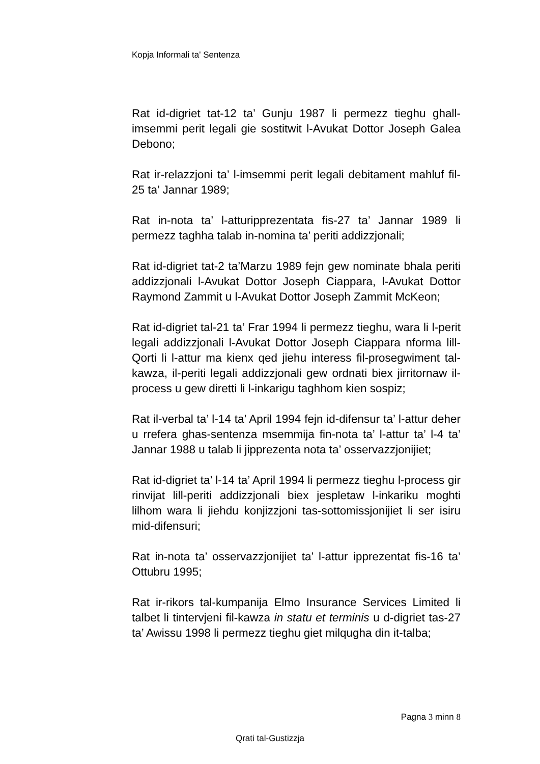Kopja Informali ta' Sentenza
Rat id-digriet tat-12 ta’ Gunju 1987 li permezz tieghu ghall-imsemmi perit legali gie sostitwit l-Avukat Dottor Joseph Galea Debono;
Rat ir-relazzjoni ta’ l-imsemmi perit legali debitament mahluf fil-25 ta’ Jannar 1989;
Rat in-nota ta’ l-atturipprezentata fis-27 ta’ Jannar 1989 li permezz taghha talab in-nomina ta’ periti addizzjonali;
Rat id-digriet tat-2 ta’Marzu 1989 fejn gew nominate bhala periti addizzjonali l-Avukat Dottor Joseph Ciappara, l-Avukat Dottor Raymond Zammit u l-Avukat Dottor Joseph Zammit McKeon;
Rat id-digriet tal-21 ta’ Frar 1994 li permezz tieghu, wara li l-perit legali addizzjonali l-Avukat Dottor Joseph Ciappara nforma lill-Qorti li l-attur ma kienx qed jiehu interess fil-prosegwiment tal-kawza, il-periti legali addizzjonali gew ordnati biex jirritornaw il-process u gew diretti li l-inkarigu taghhom kien sospiz;
Rat il-verbal ta’ l-14 ta’ April 1994 fejn id-difensur ta’ l-attur deher u rrefera ghas-sentenza msemmija fin-nota ta’ l-attur ta’ l-4 ta’ Jannar 1988 u talab li jipprezenta nota ta’ osservazzjonijiet;
Rat id-digriet ta’ l-14 ta’ April 1994 li permezz tieghu l-process gir rinvijat lill-periti addizzjonali biex jespletaw l-inkariku moghti lilhom wara li jiehdu konjizzjoni tas-sottomissjonijiet li ser isiru mid-difensuri;
Rat in-nota ta’ osservazzjonijiet ta’ l-attur ipprezentat fis-16 ta’ Ottubru 1995;
Rat ir-rikors tal-kumpanija Elmo Insurance Services Limited li talbet li tintervjeni fil-kawza in statu et terminis u d-digriet tas-27 ta’ Awissu 1998 li permezz tieghu giet milqugha din it-talba;
Pagna 3 minn 8
Qrati tal-Gustizzja